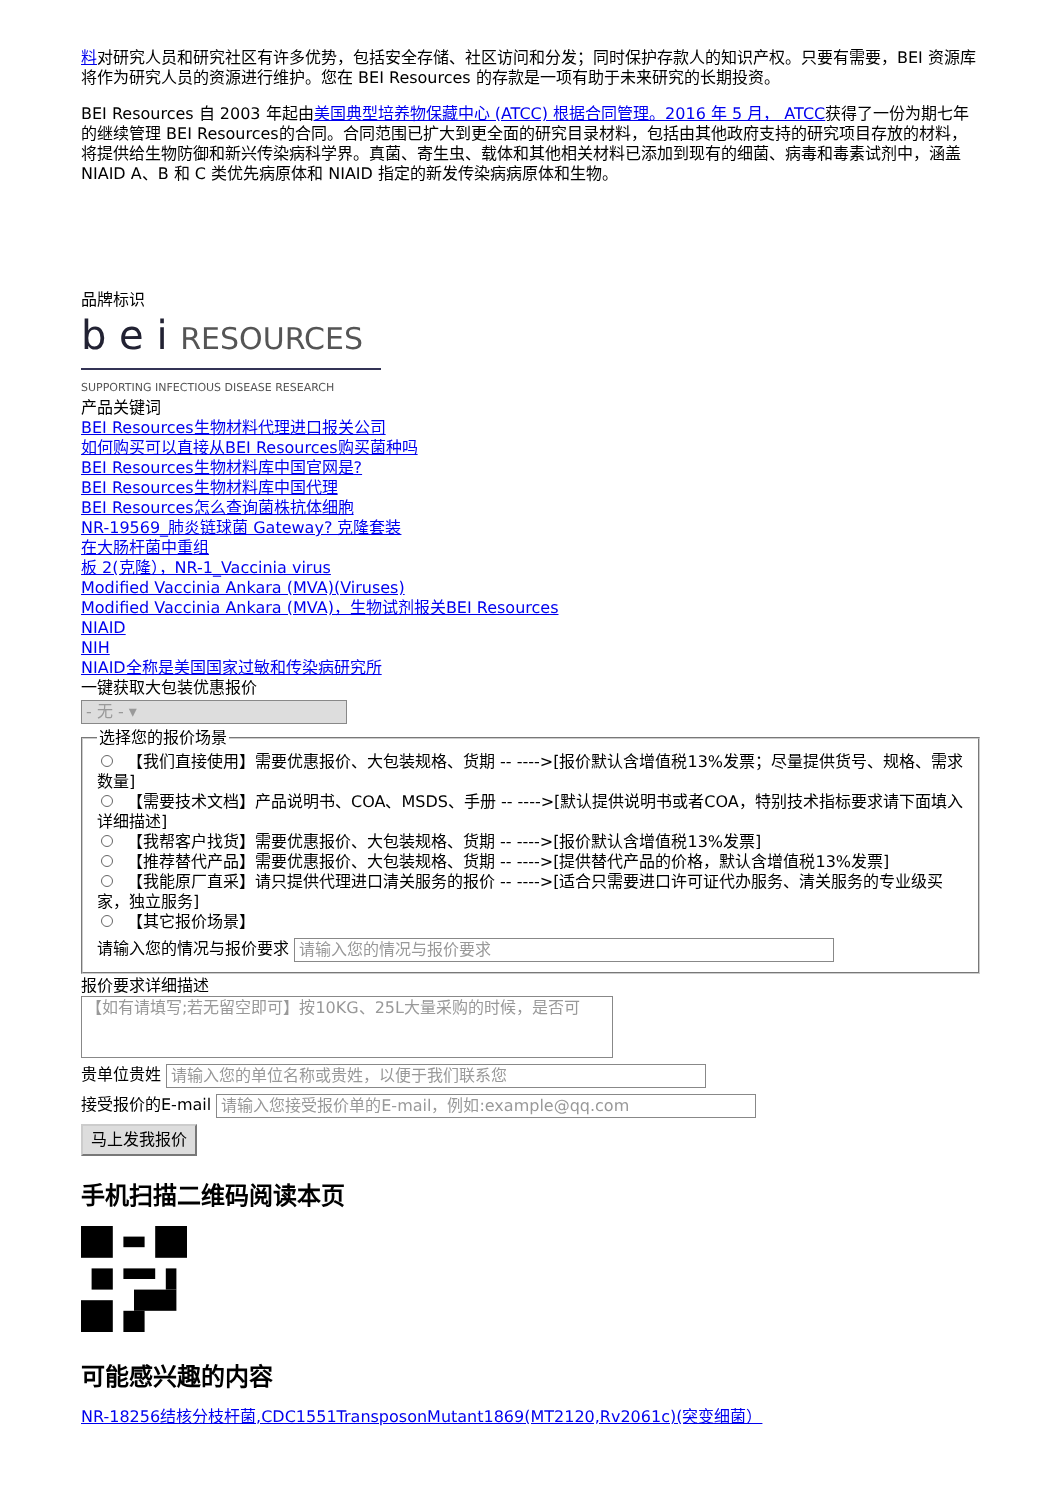料对研究人员和研究社区有许多优势，包括安全存储、社区访问和分发；同时保护存款人的知识产权。只要有需要，BEI 资源库将作为研究人员的资源进行维护。您在 BEI Resources 的存款是一项有助于未来研究的长期投资。
BEI Resources 自 2003 年起由美国典型培养物保藏中心 (ATCC) 根据合同管理。2016 年 5 月， ATCC获得了一份为期七年的继续管理 BEI Resources的合同。合同范围已扩大到更全面的研究目录材料，包括由其他政府支持的研究项目存放的材料，将提供给生物防御和新兴传染病科学界。真菌、寄生虫、载体和其他相关材料已添加到现有的细菌、病毒和毒素试剂中，涵盖 NIAID A、B 和 C 类优先病原体和 NIAID 指定的新发传染病病原体和生物。
品牌标识
b e i RESOURCES
SUPPORTING INFECTIOUS DISEASE RESEARCH
产品关键词
BEI Resources生物材料代理进口报关公司
如何购买可以直接从BEI Resources购买菌种吗
BEI Resources生物材料库中国官网是?
BEI Resources生物材料库中国代理
BEI Resources怎么查询菌株抗体细胞
NR-19569_肺炎链球菌 Gateway? 克隆套装
在大肠杆菌中重组
板 2(克隆），NR-1_Vaccinia virus
Modified Vaccinia Ankara (MVA)(Viruses)
Modified Vaccinia Ankara (MVA)，生物试剂报关BEI Resources
NIAID
NIH
NIAID全称是美国国家过敏和传染病研究所
一键获取大包装优惠报价
- 无 - ▾
选择您的报价场景
【我们直接使用】需要优惠报价、大包装规格、货期 -- ---->[报价默认含增值税13%发票；尽量提供货号、规格、需求数量]
【需要技术文档】产品说明书、COA、MSDS、手册 -- ---->[默认提供说明书或者COA，特别技术指标要求请下面填入详细描述]
【我帮客户找货】需要优惠报价、大包装规格、货期 -- ---->[报价默认含增值税13%发票]
【推荐替代产品】需要优惠报价、大包装规格、货期 -- ---->[提供替代产品的价格，默认含增值税13%发票]
【我能原厂直采】请只提供代理进口清关服务的报价 -- ---->[适合只需要进口许可证代办服务、清关服务的专业级买家，独立服务]
【其它报价场景】
请输入您的情况与报价要求 请输入您的情况与报价要求
报价要求详细描述
【如有请填写;若无留空即可】按10KG、25L大量采购的时候，是否可
贵单位贵姓 请输入您的单位名称或贵姓，以便于我们联系您
接受报价的E-mail 请输入您接受报价单的E-mail，例如:example@qq.com
马上发我报价
手机扫描二维码阅读本页
可能感兴趣的内容
NR-18256结核分枝杆菌,CDC1551TransposonMutant1869(MT2120,Rv2061c)(突变细菌）